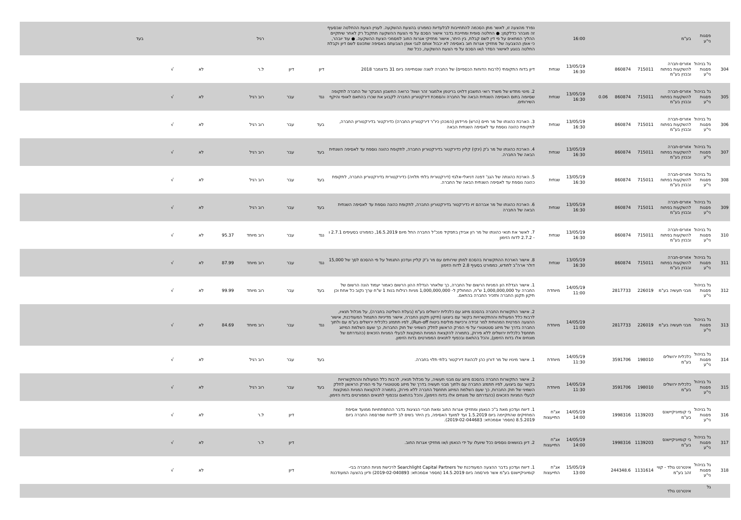| | פסגות ני"ע | בע"מ | | | | 16:00 | | נפרד מהצעה זו, לאשר מתן הסכמה להתחייבות לבלעדיות כמפורט בהצעת ההשקעה. לעניין הצעת ההחלטה שבסעיף זה מובהר כדלקמן: ● החלטה סופית ומחייבת בדבר אישור הסכם על פי הצעת ההשקעה תתקבל רק לאחר שיתקיים ההליך המתאים על פי דין לשם קבלת, בין היתר, אישור מחזיקי אגרות החוב למסמכי הצעת ההשקעה. ● עוד יובהר, כי אופן ההצבעה של מחזיקי אגרות חוב באסיפה לא יכבול אותם לגבי אופן הצבעתם באסיפה שתכונס לשם דיון וקבלת החלטה בנוגע לאישור הסדר ו/או הסכם על פי הצעת ההשקעה, ככל שת | | | רגיל | | | | בעד |
| 304 | גל בניהול פסגות ני"ע | אזורים-חברה להשקעות בפתוח ובבנין בע"מ | 715011 | 860874 | | 13/05/19 16:30 | שנתית | דיון בדוח התקופתי (לרבות הדוחות הכספיים) של החברה לשנה שנסתיימה ביום 31 בדצמבר 2018 | דיון | דיון | ל.ר | | לא | √ | |
| 305 | גל בניהול פסגות ני"ע | אזורים-חברה להשקעות בפתוח ובבנין בע"מ | 715011 | 860874 | 0.06 | 13/05/19 16:30 | שנתית | 2. מינוי מחדש של משרד רואי החשבון דלויט בריטמן אלמגור זהר ושות' כרואה החשבון המבקר של החברה לתקופה שסיומה בתום האסיפה השנתית הבאה של החברה והסמכת דירקטוריון החברה לקבוע את שכרו בהתאם לאופי והיקף השירותים. | נגד | עבר | רוב רגיל | | לא | √ | |
| 306 | גל בניהול פסגות ני"ע | אזורים-חברה להשקעות בפתוח ובבנין בע"מ | 715011 | 860874 | | 13/05/19 16:30 | שנתית | 3. הארכת כהונתו של מר חיים (הרש) פרידמן (המכהן כיו"ר דירקטוריון החברה) כדירקטור בדירקטוריון החברה, לתקופת כהונה נוספת עד לאסיפה השנתית הבאה | בעד | עבר | רוב רגיל | | לא | √ | |
| 307 | גל בניהול פסגות ני"ע | אזורים-חברה להשקעות בפתוח ובבנין בע"מ | 715011 | 860874 | | 13/05/19 16:30 | שנתית | 4. הארכת כהונתו של מר ג'ק (ינקי) קליין כדירקטור בדירקטוריון החברה, לתקופת כהונה נוספת עד לאסיפה השנתית הבאה של החברה. | בעד | עבר | רוב רגיל | | לא | √ | |
| 308 | גל בניהול פסגות ני"ע | אזורים-חברה להשקעות בפתוח ובבנין בע"מ | 715011 | 860874 | | 13/05/19 16:30 | שנתית | 5. הארכת כהונתה של הגב' דפנה דניאלי-אלגזי (דירקטורית בלתי תלויה) כדירקטורית בדירקטוריון החברה, לתקופת כהונה נוספת עד לאסיפה השנתית הבאה של החברה. | בעד | עבר | רוב רגיל | | לא | √ | |
| 309 | גל בניהול פסגות ני"ע | אזורים-חברה להשקעות בפתוח ובבנין בע"מ | 715011 | 860874 | | 13/05/19 16:30 | שנתית | 6. הארכת כהונתו של מר אברהם זיו כדירקטור בדירקטוריון החברה, לתקופת כהונה נוספת עד לאסיפה השנתית הבאה של החברה | בעד | עבר | רוב רגיל | | לא | √ | |
| 310 | גל בניהול פסגות ני"ע | אזורים-חברה להשקעות בפתוח ובבנין בע"מ | 715011 | 860874 | | 13/05/19 16:30 | שנתית | 7. לאשר את תנאי כהונתו של מר רון אבידן בתפקיד מנכ"ל החברה החל מיום 16.5.2019, כמפורט בסעיפים 2.7.1 ו - 2.7.2 לדוח הזימון | נגד | עבר | רוב מיוחד | 95.37 | לא | √ | |
| 311 | גל בניהול פסגות ני"ע | אזורים-חברה להשקעות בפתוח ובבנין בע"מ | 715011 | 860874 | | 13/05/19 16:30 | שנתית | 8. אישור הארכת ההתקשרות בהסכם למתן שירותים עם מר ג'ק קליין ועדכון התגמול על פי ההסכם לסך של 15,000 דולר ארה"ב לחודש, כמפורט בסעיף 2.8 לדוח הזימון | נגד | עבר | רוב מיוחד | 87.99 | לא | √ | |
| 312 | גל בניהול פסגות ני"ע | מבני תעשיה בע"מ | 226019 | 2817733 | | 14/05/19 11:00 | מיוחדת | 1. אישור הגדלת הון המניות הרשום של החברה, כך שלאחר הגדלת ההון הרשום כאמור יעמוד הונה הרשום של החברה על 1,000,000,000 ש"ח, המחולק ל- 1,000,000,000 מניות רגילות בנות 1 ש"ח ערך נקוב כל אחת וכן תיקון תקנון החברה ותזכיר החברה בהתאם. | בעד | עבר | רוב מיוחד | 99.99 | לא | √ | |
| 313 | גל בניהול פסגות ני"ע | מבני תעשיה בע"מ | 226019 | 2817733 | | 14/05/19 11:00 | מיוחדת | 2. אישור התקשרות החברה בהסכם מיזוג עם כלכלית ירושלים בע"מ (בעלת השליטה בחברה), על מכלול תנאיו, לרבות כלל הפעולות וההתקשרויות בקשר עם ביצועו (תיקון תקנון החברה, אישור מדיניות התגמול המעודכנת, אישור ההצעה הפרטית המהותית למר זבידה ורכישת פוליסת ביטוח Run-off), לפיו תתמזג כלכלית ירושלים בע"מ עם ולתוך החברה בדרך של מיזוג סטטוטורי על פי הפרק הראשון לחלק השמיני של חוק החברות, כך שעם השלמת המיזוג תתחסל כלכלית ירושלים ללא פירוק, בתמורה להקצאת המניות המוקצות לבעלי המניות הזכאים (כהגדרתם של מונחים אלו בדוח הזימון), והכל בהתאם ובכפוף לתנאים המפורטים בדוח הזימון. | נגד | עבר | רוב מיוחד | 84.69 | לא | √ | |
| 314 | גל בניהול פסגות ני"ע | כלכלית ירושלים בע"מ | 198010 | 3591706 | | 14/05/19 11:30 | מיוחדת | 1. אישור מינויו של מר דורון כהן לכהונת דירקטור בלתי תלוי בחברה. | בעד | עבר | רוב רגיל | | לא | √ | |
| 315 | גל בניהול פסגות ני"ע | כלכלית ירושלים בע"מ | 198010 | 3591706 | | 14/05/19 11:30 | מיוחדת | 2. אישור התקשרות החברה בהסכם מיזוג עם מבני תעשיה, על מכלול תנאיו, לרבות כלל הפעולות וההתקשרויות בקשר עם ביצועו, לפיו תתמזג החברה עם ולתוך מבני תעשיה בדרך של מיזוג סטטוטורי על פי הפרק הראשון לחלק השמיני של חוק החברות, כך שעם השלמת המיזוג תתחסל החברה ללא פירוק, בתמורה להקצאת המניות המוקצות לבעלי המניות הזכאים (כהגדרתם של מונחים אלו בדוח הזימון), והכל בהתאם ובכפוף לתנאים המפורטים בדוח הזימון. | בעד | עבר | רוב רגיל | | לא | √ | |
| 316 | גל בניהול פסגות ני"ע | בי קומיוניקיישנס בע"מ | 1139203 | 1998316 | | 14/05/19 14:00 | אג"ח התייעצות | 1. דיווח ועדכון מאת ב"כ הנאמן ומחזיקי אגרות החוב ומאת חברי הנציגות בדבר ההתפתחויות ממועד אסיפת המחזיקים שהתקיימה ביום 1.5.2019 ועד למועד האסיפה, בין היתר בשים לב לדיווח שפרסמה החברה ביום 8.5.2019 (מספר אסמכתא: 2019-02-044683). | | דיון | ל.ר | | לא | √ | |
| 317 | גל בניהול פסגות ני"ע | בי קומיוניקיישנס בע"מ | 1139203 | 1998316 | | 14/05/19 14:00 | אג"ח התייעצות | 2. דיון בנושאים נוספים ככל שיועלו על ידי הנאמן ו/או מחזיקי אגרות החוב. | | דיון | ל.ר | | לא | √ | |
| 318 | גל בניהול פסגות ני"ע | אינטרנט גולד - קווי זהב בע"מ | 1131614 | 244348.6 | | 15/05/19 13:00 | אג"ח התייעצות | 1. דיווח ועדכון בדבר ההצעה המעודכנת של Searchlight Capital Partners לרכישת מניות החברה בבי-קומיוניקיישנס בע"מ אשר פורסמה ביום 14.5.2019 (מספר אסמכתא: 2019-02-040893) ודיון בהצעה המעודכנת | | דיון | | | לא | √ | |
| | גל | אינטרנט גולד | | | | | | | | | | | | | |